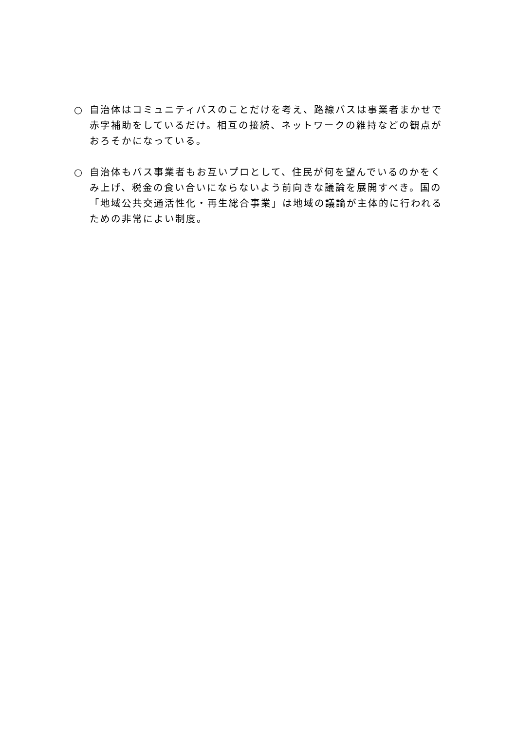○ 自治体はコミュニティバスのことだけを考え、路線バスは事業者まかせで赤字補助をしているだけ。相互の接続、ネットワークの維持などの観点がおろそかになっている。
○ 自治体もバス事業者もお互いプロとして、住民が何を望んでいるのかをくみ上げ、税金の食い合いにならないよう前向きな議論を展開すべき。国の「地域公共交通活性化・再生総合事業」は地域の議論が主体的に行われるための非常によい制度。